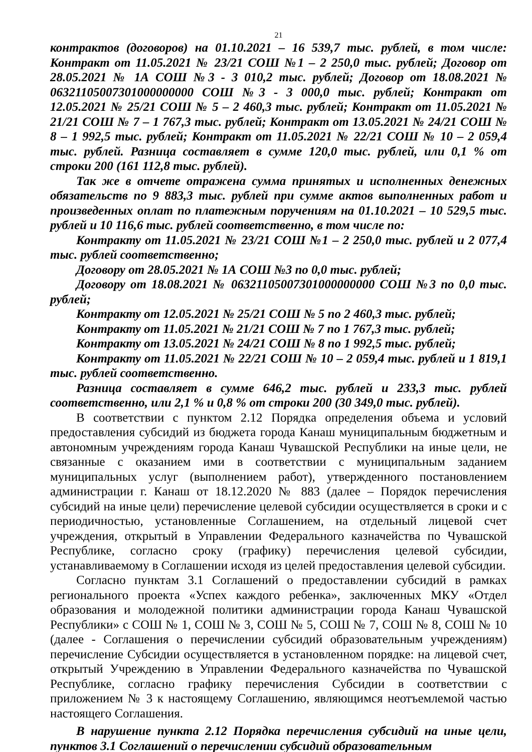21
контрактов (договоров) на 01.10.2021 – 16 539,7 тыс. рублей, в том числе: Контракт от 11.05.2021 № 23/21 СОШ №1 – 2 250,0 тыс. рублей; Договор от 28.05.2021 № 1А СОШ №3 - 3 010,2 тыс. рублей; Договор от 18.08.2021 № 06321105007301000000000 СОШ №3 - 3 000,0 тыс. рублей; Контракт от 12.05.2021 № 25/21 СОШ № 5 – 2 460,3 тыс. рублей; Контракт от 11.05.2021 № 21/21 СОШ № 7 – 1 767,3 тыс. рублей; Контракт от 13.05.2021 № 24/21 СОШ № 8 – 1 992,5 тыс. рублей; Контракт от 11.05.2021 № 22/21 СОШ № 10 – 2 059,4 тыс. рублей. Разница составляет в сумме 120,0 тыс. рублей, или 0,1 % от строки 200 (161 112,8 тыс. рублей).
Так же в отчете отражена сумма принятых и исполненных денежных обязательств по 9 883,3 тыс. рублей при сумме актов выполненных работ и произведенных оплат по платежным поручениям на 01.10.2021 – 10 529,5 тыс. рублей и 10 116,6 тыс. рублей соответственно, в том числе по:
Контракту от 11.05.2021 № 23/21 СОШ №1 – 2 250,0 тыс. рублей и 2 077,4 тыс. рублей соответственно;
Договору от 28.05.2021 № 1А СОШ №3 по 0,0 тыс. рублей;
Договору от 18.08.2021 № 06321105007301000000000 СОШ №3 по 0,0 тыс. рублей;
Контракту от 12.05.2021 № 25/21 СОШ № 5 по 2 460,3 тыс. рублей;
Контракту от 11.05.2021 № 21/21 СОШ № 7 по 1 767,3 тыс. рублей;
Контракту от 13.05.2021 № 24/21 СОШ № 8 по 1 992,5 тыс. рублей;
Контракту от 11.05.2021 № 22/21 СОШ № 10 – 2 059,4 тыс. рублей и 1 819,1 тыс. рублей соответственно.
Разница составляет в сумме 646,2 тыс. рублей и 233,3 тыс. рублей соответственно, или 2,1 % и 0,8 % от строки 200 (30 349,0 тыс. рублей).
В соответствии с пунктом 2.12 Порядка определения объема и условий предоставления субсидий из бюджета города Канаш муниципальным бюджетным и автономным учреждениям города Канаш Чувашской Республики на иные цели, не связанные с оказанием ими в соответствии с муниципальным заданием муниципальных услуг (выполнением работ), утвержденного постановлением администрации г. Канаш от 18.12.2020 № 883 (далее – Порядок перечисления субсидий на иные цели) перечисление целевой субсидии осуществляется в сроки и с периодичностью, установленные Соглашением, на отдельный лицевой счет учреждения, открытый в Управлении Федерального казначейства по Чувашской Республике, согласно сроку (графику) перечисления целевой субсидии, устанавливаемому в Соглашении исходя из целей предоставления целевой субсидии.
Согласно пунктам 3.1 Соглашений о предоставлении субсидий в рамках регионального проекта «Успех каждого ребенка», заключенных МКУ «Отдел образования и молодежной политики администрации города Канаш Чувашской Республики» с СОШ № 1, СОШ № 3, СОШ № 5, СОШ № 7, СОШ № 8, СОШ № 10 (далее - Соглашения о перечислении субсидий образовательным учреждениям) перечисление Субсидии осуществляется в установленном порядке: на лицевой счет, открытый Учреждению в Управлении Федерального казначейства по Чувашской Республике, согласно графику перечисления Субсидии в соответствии с приложением № 3 к настоящему Соглашению, являющимся неотъемлемой частью настоящего Соглашения.
В нарушение пункта 2.12 Порядка перечисления субсидий на иные цели, пунктов 3.1 Соглашений о перечислении субсидий образовательным